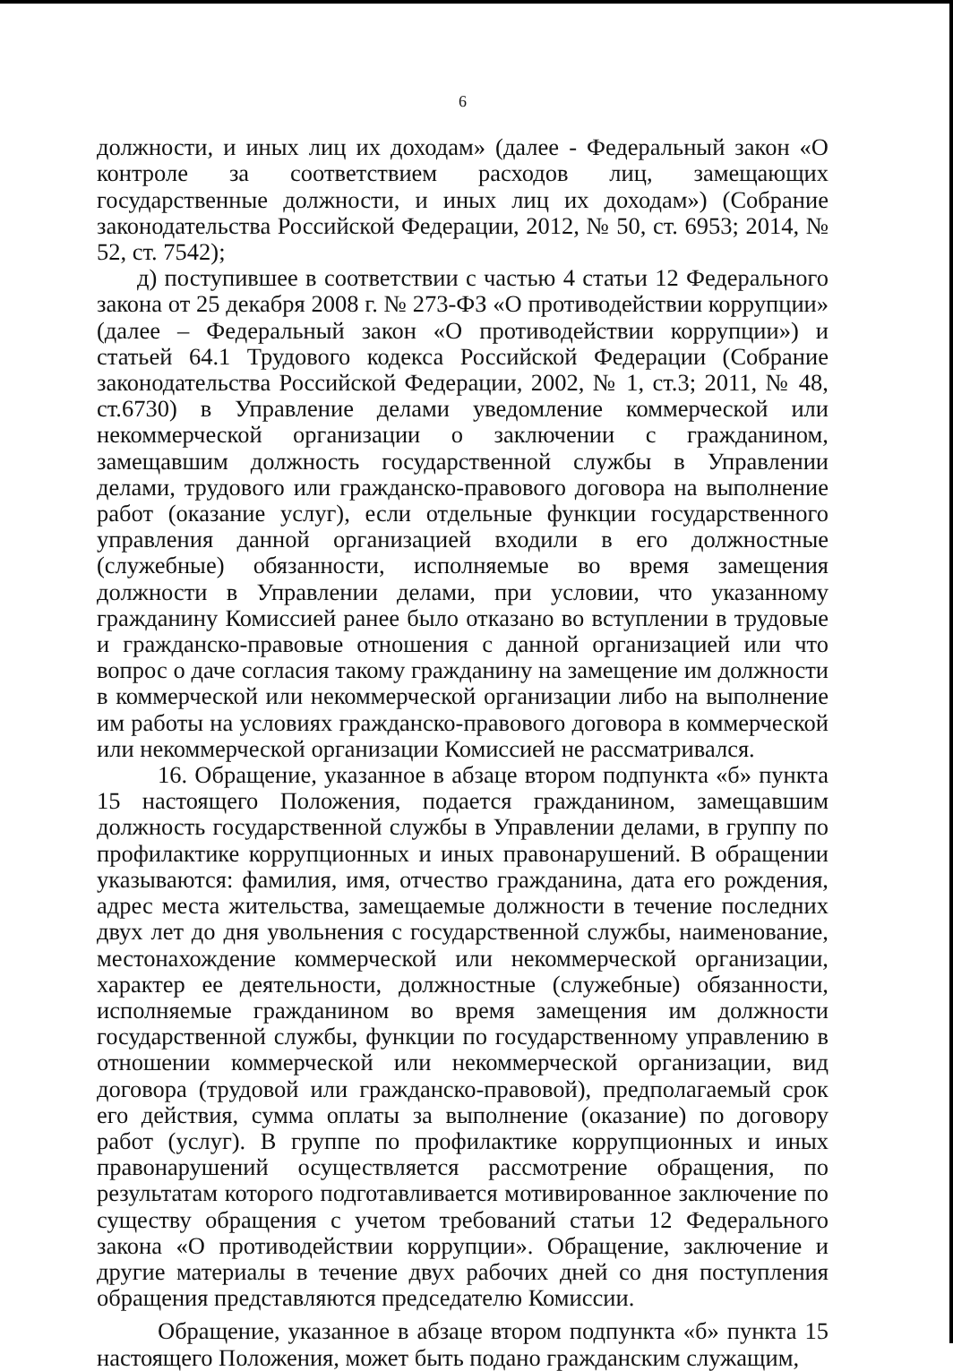6
должности, и иных лиц их доходам» (далее - Федеральный закон «О контроле за соответствием расходов лиц, замещающих государственные должности, и иных лиц их доходам») (Собрание законодательства Российской Федерации, 2012, № 50, ст. 6953; 2014, № 52, ст. 7542);
д) поступившее в соответствии с частью 4 статьи 12 Федерального закона от 25 декабря 2008 г. № 273-ФЗ «О противодействии коррупции» (далее – Федеральный закон «О противодействии коррупции») и статьей 64.1 Трудового кодекса Российской Федерации (Собрание законодательства Российской Федерации, 2002, № 1, ст.3; 2011, № 48, ст.6730) в Управление делами уведомление коммерческой или некоммерческой организации о заключении с гражданином, замещавшим должность государственной службы в Управлении делами, трудового или гражданско-правового договора на выполнение работ (оказание услуг), если отдельные функции государственного управления данной организацией входили в его должностные (служебные) обязанности, исполняемые во время замещения должности в Управлении делами, при условии, что указанному гражданину Комиссией ранее было отказано во вступлении в трудовые и гражданско-правовые отношения с данной организацией или что вопрос о даче согласия такому гражданину на замещение им должности в коммерческой или некоммерческой организации либо на выполнение им работы на условиях гражданско-правового договора в коммерческой или некоммерческой организации Комиссией не рассматривался.
16. Обращение, указанное в абзаце втором подпункта «б» пункта 15 настоящего Положения, подается гражданином, замещавшим должность государственной службы в Управлении делами, в группу по профилактике коррупционных и иных правонарушений. В обращении указываются: фамилия, имя, отчество гражданина, дата его рождения, адрес места жительства, замещаемые должности в течение последних двух лет до дня увольнения с государственной службы, наименование, местонахождение коммерческой или некоммерческой организации, характер ее деятельности, должностные (служебные) обязанности, исполняемые гражданином во время замещения им должности государственной службы, функции по государственному управлению в отношении коммерческой или некоммерческой организации, вид договора (трудовой или гражданско-правовой), предполагаемый срок его действия, сумма оплаты за выполнение (оказание) по договору работ (услуг). В группе по профилактике коррупционных и иных правонарушений осуществляется рассмотрение обращения, по результатам которого подготавливается мотивированное заключение по существу обращения с учетом требований статьи 12 Федерального закона «О противодействии коррупции». Обращение, заключение и другие материалы в течение двух рабочих дней со дня поступления обращения представляются председателю Комиссии.
Обращение, указанное в абзаце втором подпункта «б» пункта 15 настоящего Положения, может быть подано гражданским служащим,